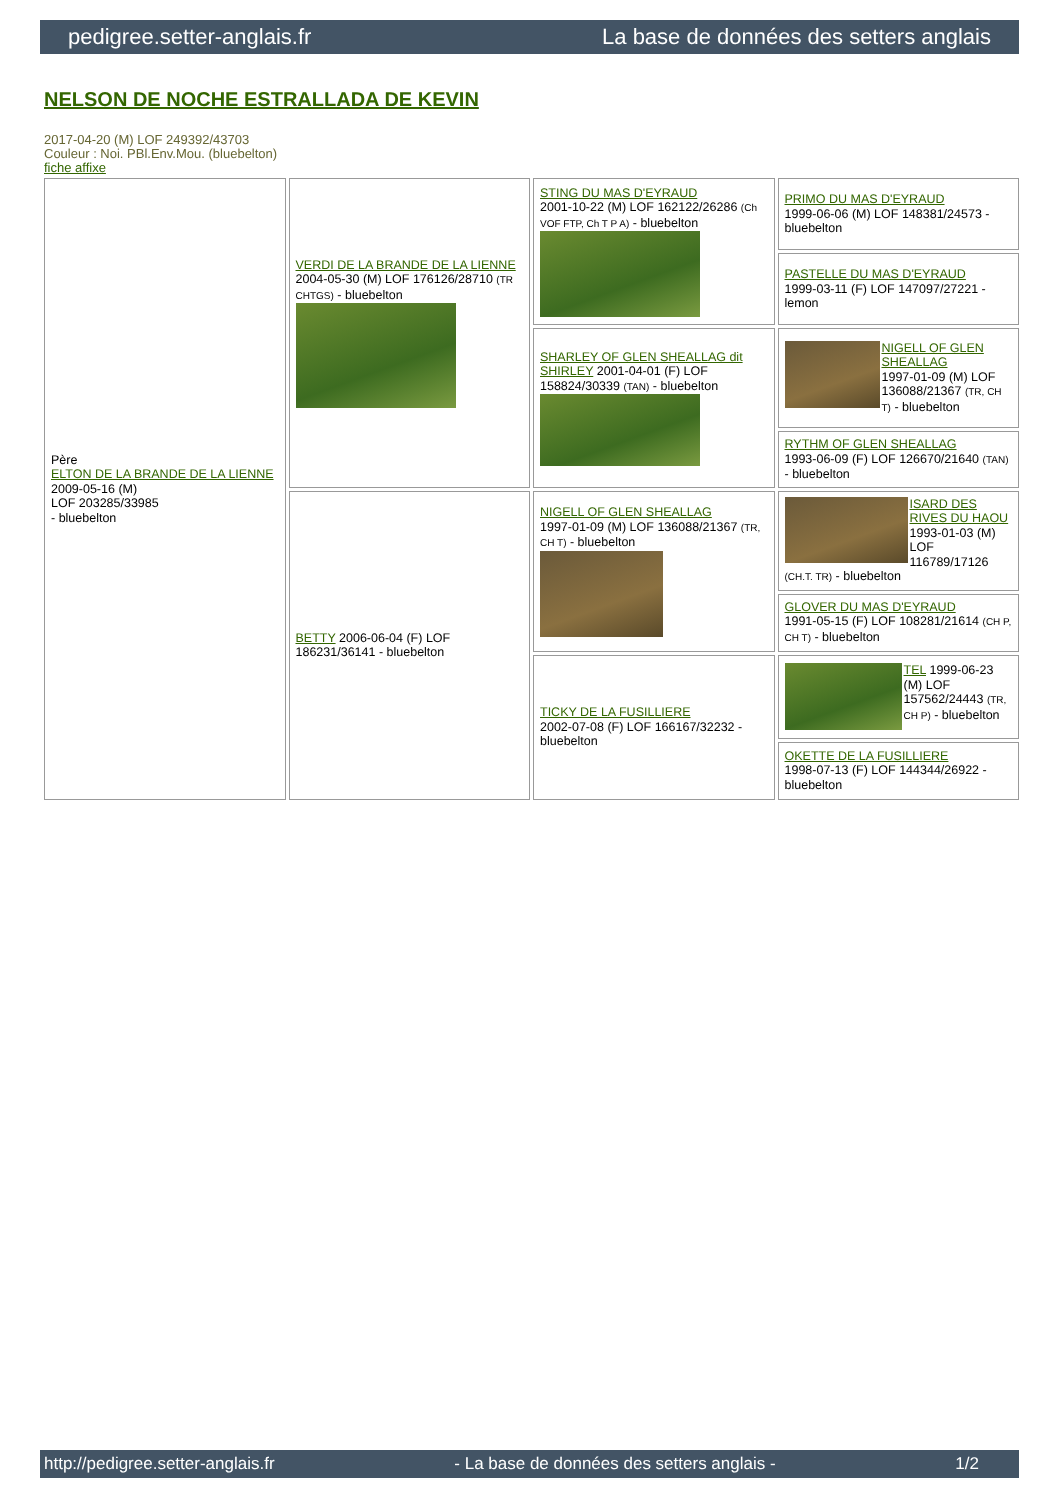pedigree.setter-anglais.fr La base de données des setters anglais
NELSON DE NOCHE ESTRALLADA DE KEVIN
2017-04-20 (M) LOF 249392/43703
Couleur : Noi. PBl.Env.Mou. (bluebelton)
fiche affixe
| Père ELTON DE LA BRANDE DE LA LIENNE 2009-05-16 (M) LOF 203285/33985 - bluebelton | VERDI DE LA BRANDE DE LA LIENNE 2004-05-30 (M) LOF 176126/28710 (TR CHTGS) - bluebelton | STING DU MAS D'EYRAUD 2001-10-22 (M) LOF 162122/26286 (Ch VOF FTP, Ch T P A) - bluebelton | PRIMO DU MAS D'EYRAUD 1999-06-06 (M) LOF 148381/24573 - bluebelton |
| | | | PASTELLE DU MAS D'EYRAUD 1999-03-11 (F) LOF 147097/27221 - lemon |
| | | SHARLEY OF GLEN SHEALLAG dit SHIRLEY 2001-04-01 (F) LOF 158824/30339 (TAN) - bluebelton | NIGELL OF GLEN SHEALLAG 1997-01-09 (M) LOF 136088/21367 (TR, CH T) - bluebelton |
| | | | RYTHM OF GLEN SHEALLAG 1993-06-09 (F) LOF 126670/21640 (TAN) - bluebelton |
| | BETTY 2006-06-04 (F) LOF 186231/36141 - bluebelton | NIGELL OF GLEN SHEALLAG 1997-01-09 (M) LOF 136088/21367 (TR, CH T) - bluebelton | ISARD DES RIVES DU HAOU 1993-01-03 (M) LOF 116789/17126 (CH.T. TR) - bluebelton |
| | | | GLOVER DU MAS D'EYRAUD 1991-05-15 (F) LOF 108281/21614 (CH P, CH T) - bluebelton |
| | | TICKY DE LA FUSILLIERE 2002-07-08 (F) LOF 166167/32232 - bluebelton | TEL 1999-06-23 (M) LOF 157562/24443 (TR, CH P) - bluebelton |
| | | | OKETTE DE LA FUSILLIERE 1998-07-13 (F) LOF 144344/26922 - bluebelton |
http://pedigree.setter-anglais.fr - La base de données des setters anglais - 1/2